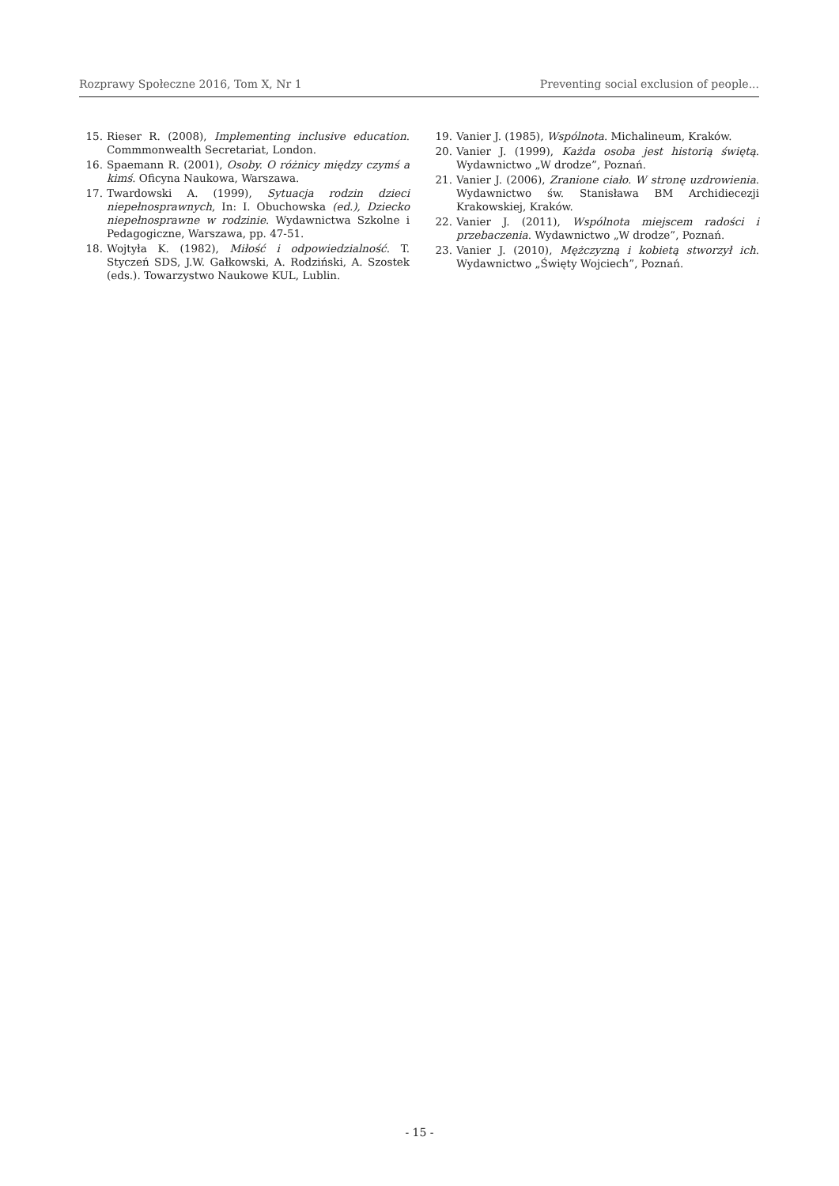Rozprawy Społeczne 2016, Tom X, Nr 1 Preventing social exclusion of people...
15. Rieser R. (2008), Implementing inclusive education. Commmonwealth Secretariat, London.
16. Spaemann R. (2001), Osoby. O różnicy między czymś a kimś. Oficyna Naukowa, Warszawa.
17. Twardowski A. (1999), Sytuacja rodzin dzieci niepełnosprawnych, In: I. Obuchowska (ed.), Dziecko niepełnosprawne w rodzinie. Wydawnictwa Szkolne i Pedagogiczne, Warszawa, pp. 47-51.
18. Wojtyła K. (1982), Miłość i odpowiedzialność. T. Styczeń SDS, J.W. Gałkowski, A. Rodziński, A. Szostek (eds.). Towarzystwo Naukowe KUL, Lublin.
19. Vanier J. (1985), Wspólnota. Michalineum, Kraków.
20. Vanier J. (1999), Każda osoba jest historią świętą. Wydawnictwo „W drodze”, Poznań.
21. Vanier J. (2006), Zranione ciało. W stronę uzdrowienia. Wydawnictwo św. Stanisława BM Archidiecezji Krakowskiej, Kraków.
22. Vanier J. (2011), Wspólnota miejscem radości i przebaczenia. Wydawnictwo „W drodze”, Poznań.
23. Vanier J. (2010), Mężczyzną i kobietą stworzył ich. Wydawnictwo „Święty Wojciech”, Poznań.
- 15 -